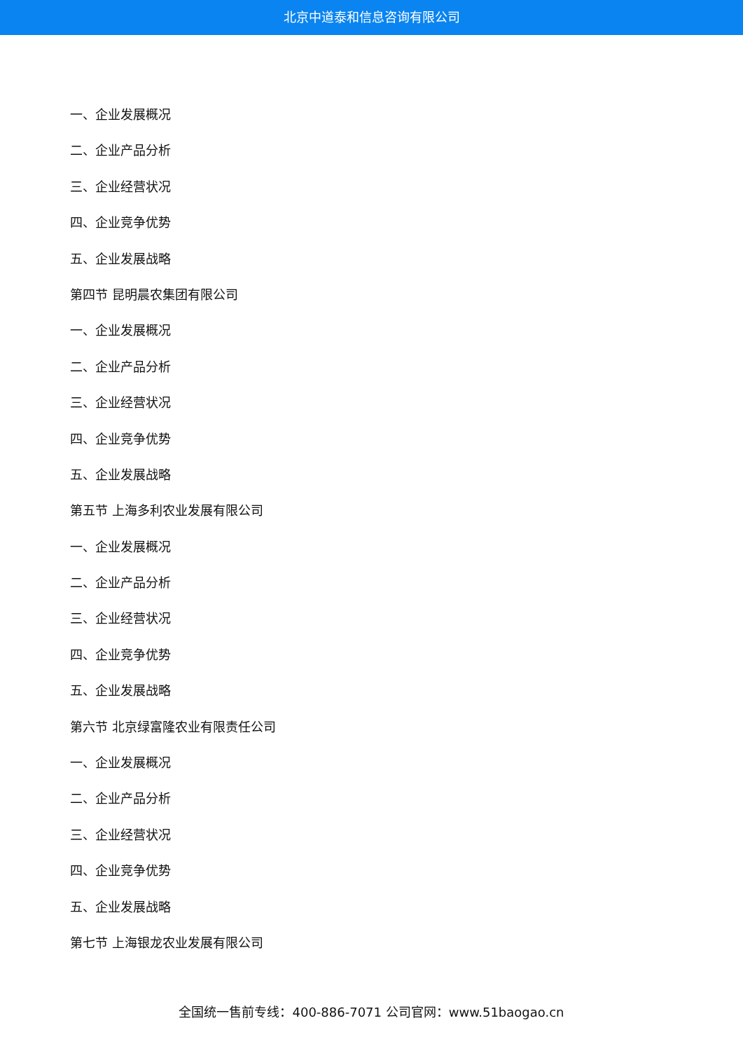北京中道泰和信息咨询有限公司
一、企业发展概况
二、企业产品分析
三、企业经营状况
四、企业竞争优势
五、企业发展战略
第四节 昆明晨农集团有限公司
一、企业发展概况
二、企业产品分析
三、企业经营状况
四、企业竞争优势
五、企业发展战略
第五节 上海多利农业发展有限公司
一、企业发展概况
二、企业产品分析
三、企业经营状况
四、企业竞争优势
五、企业发展战略
第六节 北京绿富隆农业有限责任公司
一、企业发展概况
二、企业产品分析
三、企业经营状况
四、企业竞争优势
五、企业发展战略
第七节 上海银龙农业发展有限公司
全国统一售前专线：400-886-7071 公司官网：www.51baogao.cn